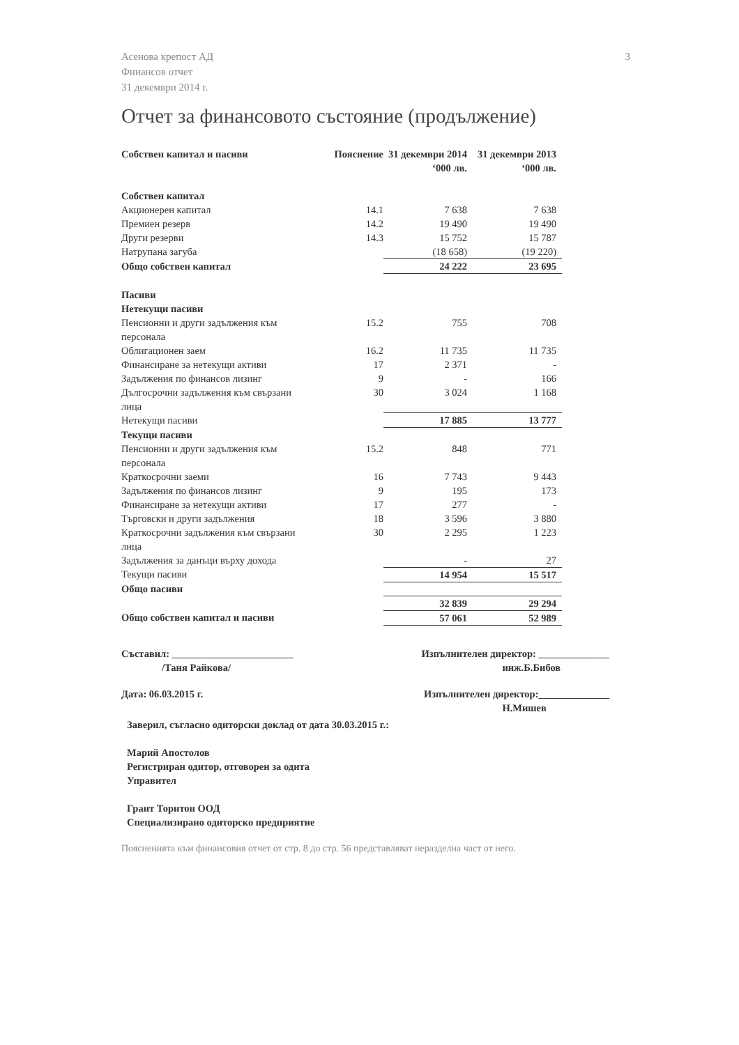3 Асенова крепост АД
Финансов отчет
31 декември 2014 г.
Отчет за финансовото състояние (продължение)
| Собствен капитал и пасиви | Пояснение | 31 декември 2014 ‘000 лв. | 31 декември 2013 ‘000 лв. |
| --- | --- | --- | --- |
| Собствен капитал | | | |
| Акционерен капитал | 14.1 | 7 638 | 7 638 |
| Премиен резерв | 14.2 | 19 490 | 19 490 |
| Други резерви | 14.3 | 15 752 | 15 787 |
| Натрупана загуба | | (18 658) | (19 220) |
| Общо собствен капитал | | 24 222 | 23 695 |
| Пасиви | | | |
| Нетекущи пасиви | | | |
| Пенсионни и други задължения към персонала | 15.2 | 755 | 708 |
| Облигационен заем | 16.2 | 11 735 | 11 735 |
| Финансиране за нетекущи активи | 17 | 2 371 | - |
| Задължения по финансов лизинг | 9 | - | 166 |
| Дългосрочни задължения към свързани лица | 30 | 3 024 | 1 168 |
| Нетекущи пасиви | | 17 885 | 13 777 |
| Текущи пасиви | | | |
| Пенсионни и други задължения към персонала | 15.2 | 848 | 771 |
| Краткосрочни заеми | 16 | 7 743 | 9 443 |
| Задължения по финансов лизинг | 9 | 195 | 173 |
| Финансиране за нетекущи активи | 17 | 277 | - |
| Търговски и други задължения | 18 | 3 596 | 3 880 |
| Краткосрочни задължения към свързани лица | 30 | 2 295 | 1 223 |
| Задължения за данъци върху дохода | | - | 27 |
| Текущи пасиви | | 14 954 | 15 517 |
| Общо пасиви | | | |
| | | 32 839 | 29 294 |
| Общо собствен капитал и пасиви | | 57 061 | 52 989 |
Съставил: ________________________
/Таня Райкова/ Изпълнителен директор: ______________
инж.Б.Бибов
Дата: 06.03.2015 г. Изпълнителен директор:______________
Н.Мишев
Заверил, съгласно одиторски доклад от дата 30.03.2015 г.:
Марий Апостолов
Регистриран одитор, отговорен за одита
Управител
Грант Торнтон ООД
Специализирано одиторско предприятие
Поясненията към финансовия отчет от стр. 8 до стр. 56 представляват неразделна част от него.